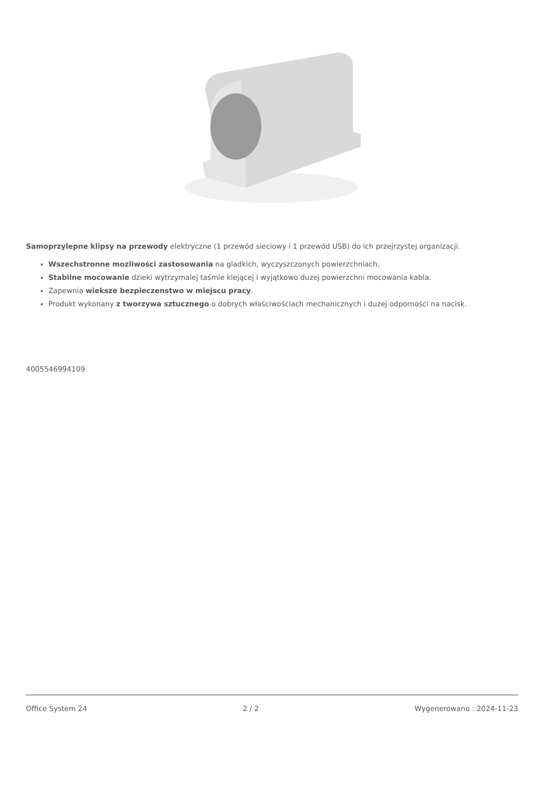Samoprzylepne klipsy na przewody elektryczne (1 przewód sieciowy i 1 przewód USB) do ich przejrzystej organizacji.
Wszechstronne mozliwości zastosowania na gladkich, wyczyszczonych powierzchniach.
Stabilne mocowanie dzieki wytrzymalej taśmie klejącej i wyjątkowo duzej powierzchni mocowania kabla.
Zapewnia wieksze bezpieczenstwo w miejscu pracy.
Produkt wykonany z tworzywa sztucznego o dobrych właściwościach mechanicznych i duzej odporności na nacisk.
4005546994109
Office System 24 2 / 2 Wygenerowano : 2024-11-23